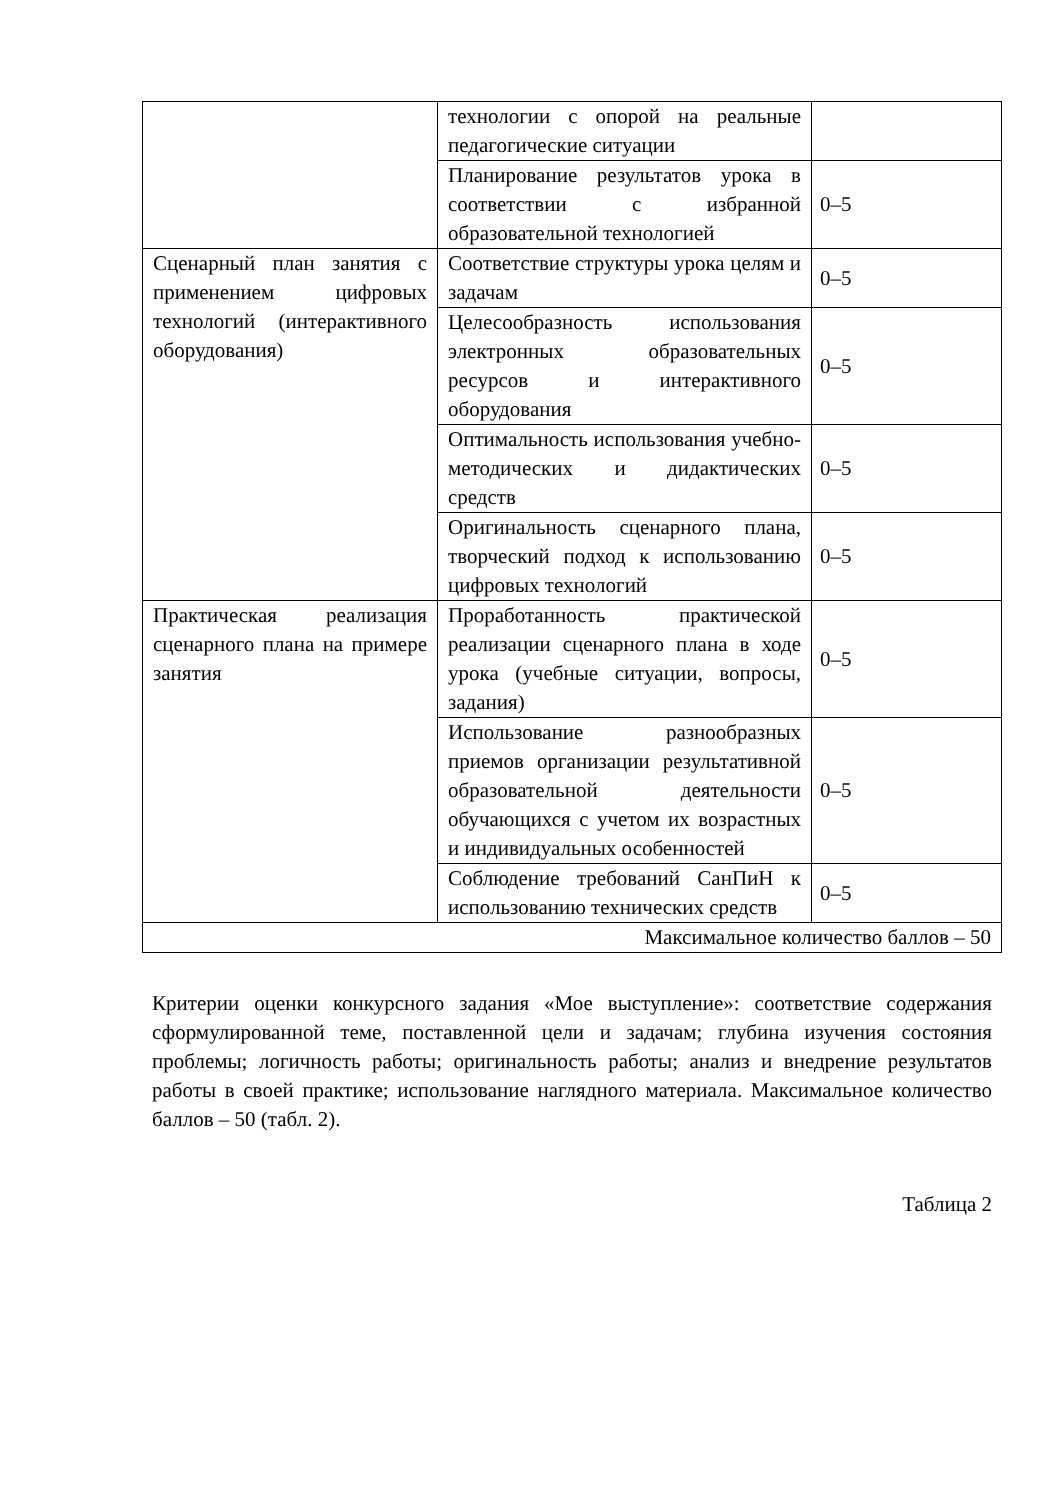| | технологии с опорой на реальные педагогические ситуации | |
| | Планирование результатов урока в соответствии с избранной образовательной технологией | 0–5 |
| Сценарный план занятия с применением цифровых технологий (интерактивного оборудования) | Соответствие структуры урока целям и задачам | 0–5 |
| | Целесообразность использования электронных образовательных ресурсов и интерактивного оборудования | 0–5 |
| | Оптимальность использования учебно-методических и дидактических средств | 0–5 |
| | Оригинальность сценарного плана, творческий подход к использованию цифровых технологий | 0–5 |
| Практическая реализация сценарного плана на примере занятия | Проработанность практической реализации сценарного плана в ходе урока (учебные ситуации, вопросы, задания) | 0–5 |
| | Использование разнообразных приемов организации результативной образовательной деятельности обучающихся с учетом их возрастных и индивидуальных особенностей | 0–5 |
| | Соблюдение требований СанПиН к использованию технических средств | 0–5 |
| Максимальное количество баллов – 50 | | |
Критерии оценки конкурсного задания «Мое выступление»: соответствие содержания сформулированной теме, поставленной цели и задачам; глубина изучения состояния проблемы; логичность работы; оригинальность работы; анализ и внедрение результатов работы в своей практике; использование наглядного материала. Максимальное количество баллов – 50 (табл. 2).
Таблица 2